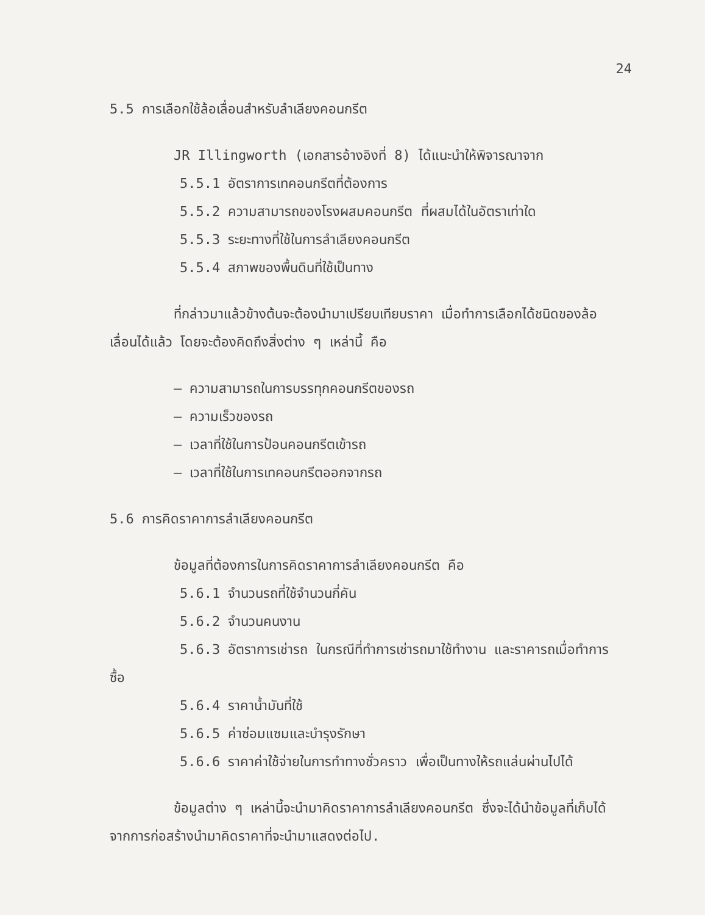24
5.5 การเลือกใช้ล้อเลื่อนสำหรับลำเลียงคอนกรีต
JR Illingworth (เอกสารอ้างอิงที่ 8) ได้แนะนำให้พิจารณาจาก
5.5.1 อัตราการเทคอนกรีตที่ต้องการ
5.5.2 ความสามารถของโรงผสมคอนกรีต ที่ผสมได้ในอัตราเท่าใด
5.5.3 ระยะทางที่ใช้ในการลำเลียงคอนกรีต
5.5.4 สภาพของพื้นดินที่ใช้เป็นทาง
ที่กล่าวมาแล้วข้างต้นจะต้องนำมาเปรียบเทียบราคา เมื่อทำการเลือกได้ชนิดของล้อเลื่อนได้แล้ว โดยจะต้องคิดถึงสิ่งต่าง ๆ เหล่านี้ คือ
– ความสามารถในการบรรทุกคอนกรีตของรถ
– ความเร็วของรถ
– เวลาที่ใช้ในการป้อนคอนกรีตเข้ารถ
– เวลาที่ใช้ในการเทคอนกรีตออกจากรถ
5.6 การคิดราคาการลำเลียงคอนกรีต
ข้อมูลที่ต้องการในการคิดราคาการลำเลียงคอนกรีต คือ
5.6.1 จำนวนรถที่ใช้จำนวนกี่คัน
5.6.2 จำนวนคนงาน
5.6.3 อัตราการเช่ารถ ในกรณีที่ทำการเช่ารถมาใช้ทำงาน และราคารถเมื่อทำการซื้อ
5.6.4 ราคาน้ำมันที่ใช้
5.6.5 ค่าซ่อมแซมและบำรุงรักษา
5.6.6 ราคาค่าใช้จ่ายในการทำทางชั่วคราว เพื่อเป็นทางให้รถแล่นผ่านไปได้
ข้อมูลต่าง ๆ เหล่านี้จะนำมาคิดราคาการลำเลียงคอนกรีต ซึ่งจะได้นำข้อมูลที่เก็บได้จากการก่อสร้างนำมาคิดราคาที่จะนำมาแสดงต่อไป.